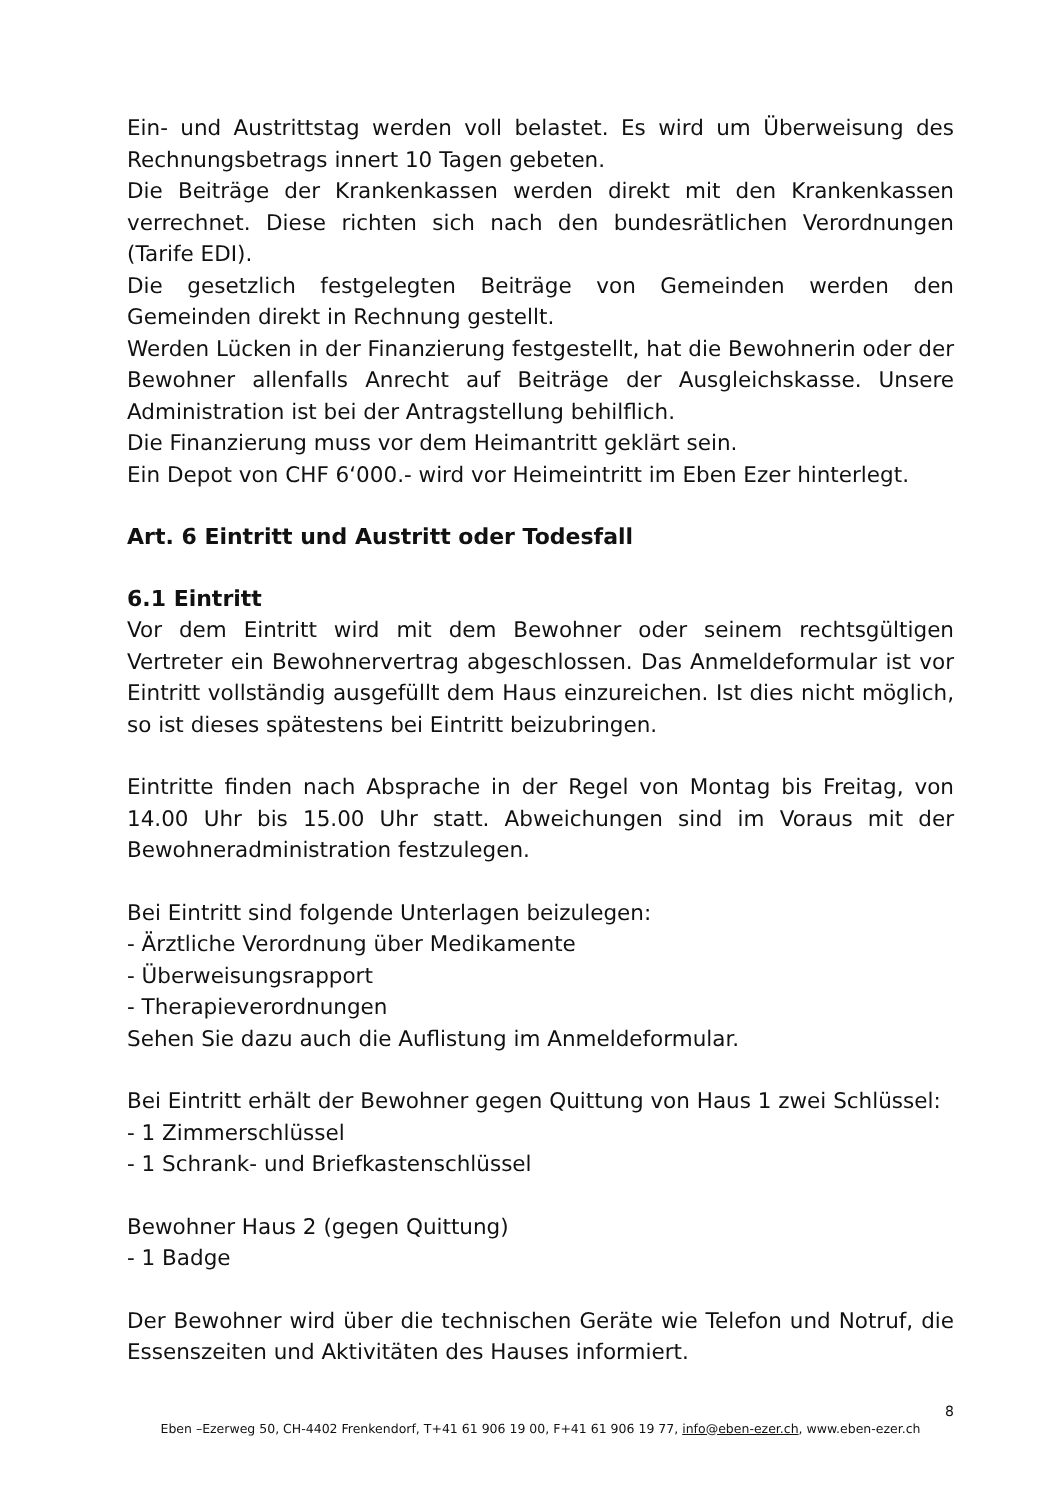Ein- und Austrittstag werden voll belastet. Es wird um Überweisung des Rechnungsbetrags innert 10 Tagen gebeten.
Die Beiträge der Krankenkassen werden direkt mit den Krankenkassen verrechnet. Diese richten sich nach den bundesrätlichen Verordnungen (Tarife EDI).
Die gesetzlich festgelegten Beiträge von Gemeinden werden den Gemeinden direkt in Rechnung gestellt.
Werden Lücken in der Finanzierung festgestellt, hat die Bewohnerin oder der Bewohner allenfalls Anrecht auf Beiträge der Ausgleichskasse. Unsere Administration ist bei der Antragstellung behilflich.
Die Finanzierung muss vor dem Heimantritt geklärt sein.
Ein Depot von CHF 6‘000.- wird vor Heimeintritt im Eben Ezer hinterlegt.
Art. 6 Eintritt und Austritt oder Todesfall
6.1 Eintritt
Vor dem Eintritt wird mit dem Bewohner oder seinem rechtsgültigen Vertreter ein Bewohnervertrag abgeschlossen. Das Anmeldeformular ist vor Eintritt vollständig ausgefüllt dem Haus einzureichen. Ist dies nicht möglich, so ist dieses spätestens bei Eintritt beizubringen.
Eintritte finden nach Absprache in der Regel von Montag bis Freitag, von 14.00 Uhr bis 15.00 Uhr statt. Abweichungen sind im Voraus mit der Bewohneradministration festzulegen.
Bei Eintritt sind folgende Unterlagen beizulegen:
- Ärztliche Verordnung über Medikamente
- Überweisungsrapport
- Therapieverordnungen
Sehen Sie dazu auch die Auflistung im Anmeldeformular.
Bei Eintritt erhält der Bewohner gegen Quittung von Haus 1 zwei Schlüssel:
- 1 Zimmerschlüssel
- 1 Schrank- und Briefkastenschlüssel
Bewohner Haus 2 (gegen Quittung)
- 1 Badge
Der Bewohner wird über die technischen Geräte wie Telefon und Notruf, die Essenszeiten und Aktivitäten des Hauses informiert.
8
Eben –Ezerweg 50, CH-4402 Frenkendorf, T+41 61 906 19 00, F+41 61 906 19 77, info@eben-ezer.ch, www.eben-ezer.ch